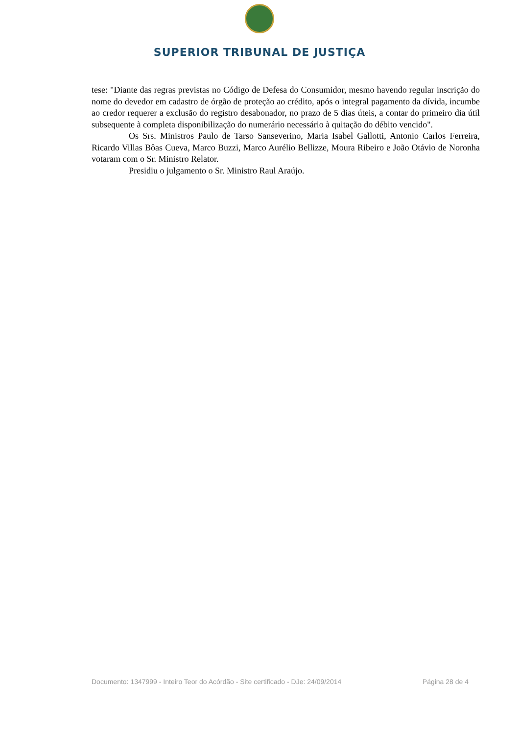SUPERIOR TRIBUNAL DE JUSTIÇA
tese: "Diante das regras previstas no Código de Defesa do Consumidor, mesmo havendo regular inscrição do nome do devedor em cadastro de órgão de proteção ao crédito, após o integral pagamento da dívida, incumbe ao credor requerer a exclusão do registro desabonador, no prazo de 5 dias úteis, a contar do primeiro dia útil subsequente à completa disponibilização do numerário necessário à quitação do débito vencido".
Os Srs. Ministros Paulo de Tarso Sanseverino, Maria Isabel Gallotti, Antonio Carlos Ferreira, Ricardo Villas Bôas Cueva, Marco Buzzi, Marco Aurélio Bellizze, Moura Ribeiro e João Otávio de Noronha votaram com o Sr. Ministro Relator.
Presidiu o julgamento o Sr. Ministro Raul Araújo.
Documento: 1347999 - Inteiro Teor do Acórdão - Site certificado - DJe: 24/09/2014 Página 28 de 4